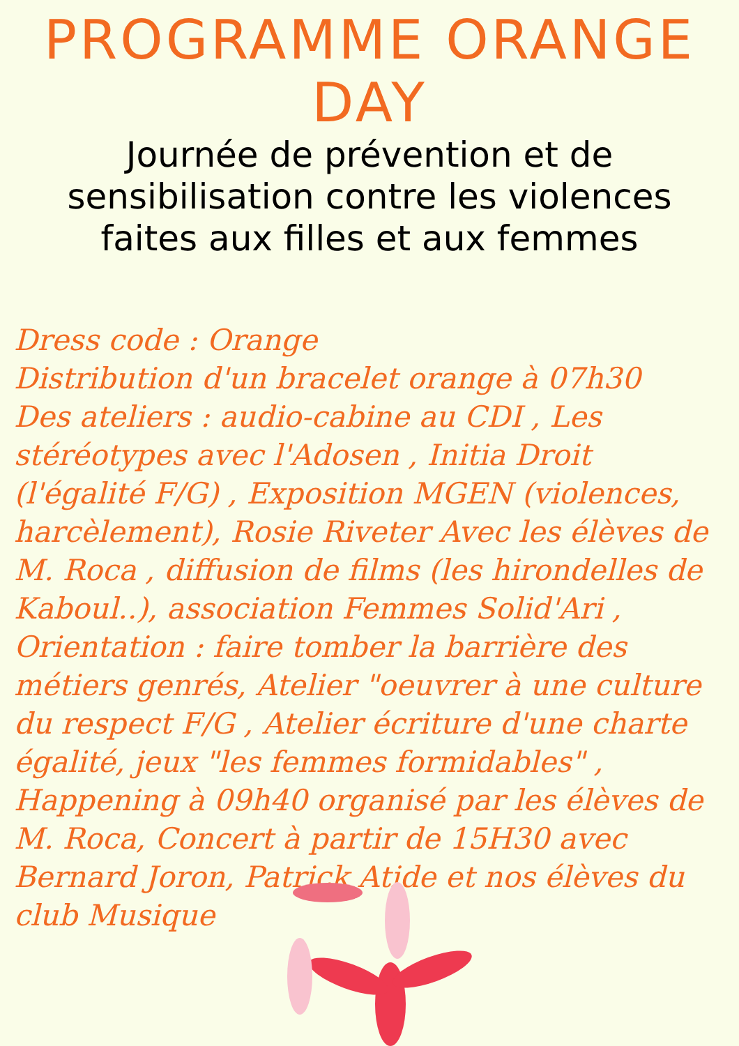PROGRAMME ORANGE DAY
Journée de prévention et de sensibilisation contre les violences faites aux filles et aux femmes
Dress code : Orange
Distribution d'un bracelet orange à 07h30
Des ateliers : audio-cabine au CDI , Les stéréotypes avec l'Adosen , Initia Droit (l'égalité F/G) , Exposition MGEN (violences, harcèlement), Rosie Riveter Avec les élèves de M. Roca , diffusion de films (les hirondelles de Kaboul..), association Femmes Solid'Ari , Orientation : faire tomber la barrière des métiers genrés, Atelier "oeuvrer à une culture du respect F/G , Atelier écriture d'une charte égalité, jeux "les femmes formidables" , Happening à 09h40 organisé par les élèves de M. Roca, Concert à partir de 15H30 avec Bernard Joron, Patrick Atide et nos élèves du club Musique